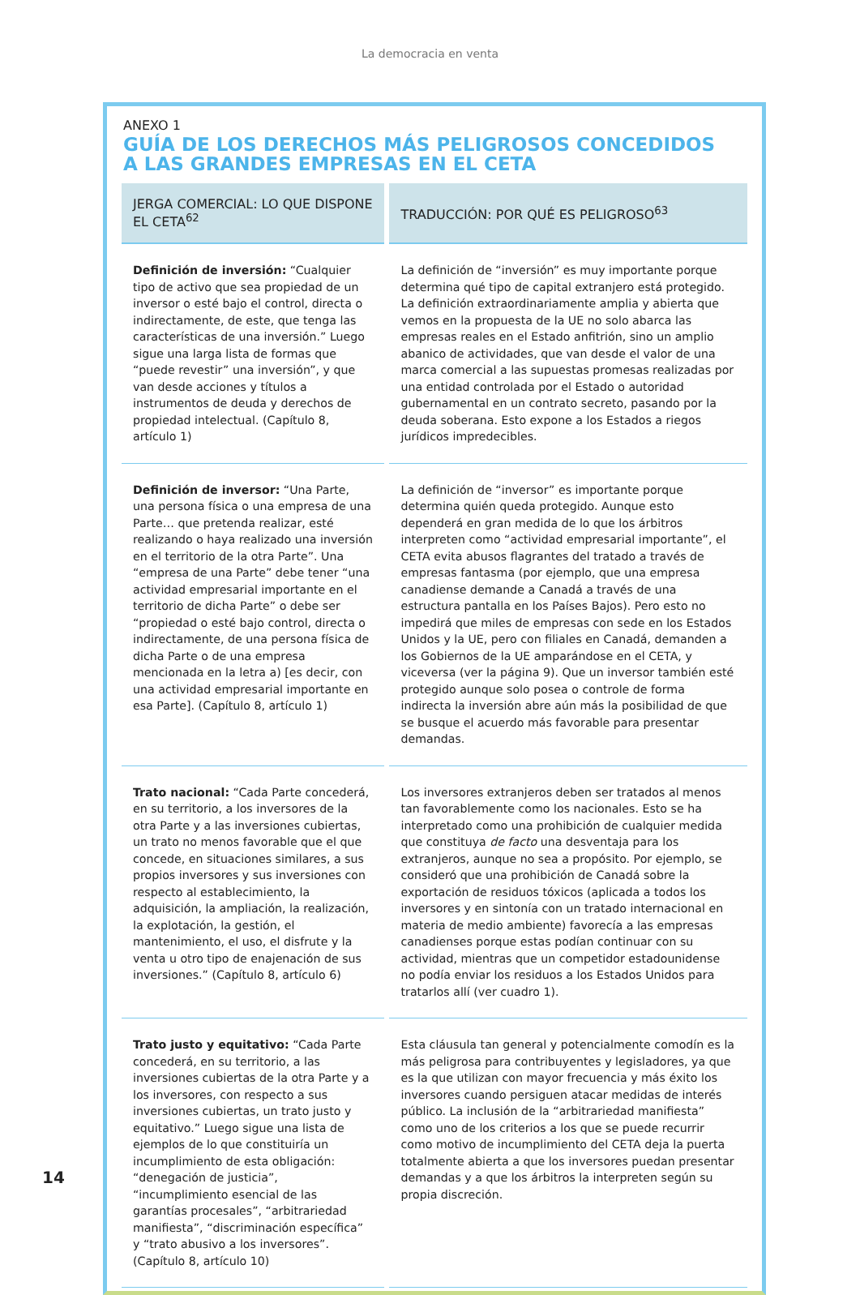La democracia en venta
ANEXO 1
GUÍA DE LOS DERECHOS MÁS PELIGROSOS CONCEDIDOS
A LAS GRANDES EMPRESAS EN EL CETA
| JERGA COMERCIAL: LO QUE DISPONE EL CETA<sup>62</sup> | TRADUCCIÓN: POR QUÉ ES PELIGROSO<sup>63</sup> |
| --- | --- |
| Definición de inversión: “Cualquier tipo de activo que sea propiedad de un inversor o esté bajo el control, directa o indirectamente, de este, que tenga las características de una inversión.” Luego sigue una larga lista de formas que “puede revestir” una inversión”, y que van desde acciones y títulos a instrumentos de deuda y derechos de propiedad intelectual. (Capítulo 8, artículo 1) | La definición de “inversión” es muy importante porque determina qué tipo de capital extranjero está protegido. La definición extraordinariamente amplia y abierta que vemos en la propuesta de la UE no solo abarca las empresas reales en el Estado anfitrión, sino un amplio abanico de actividades, que van desde el valor de una marca comercial a las supuestas promesas realizadas por una entidad controlada por el Estado o autoridad gubernamental en un contrato secreto, pasando por la deuda soberana. Esto expone a los Estados a riegos jurídicos impredecibles. |
| Definición de inversor: “Una Parte, una persona física o una empresa de una Parte… que pretenda realizar, esté realizando o haya realizado una inversión en el territorio de la otra Parte”. Una “empresa de una Parte” debe tener “una actividad empresarial importante en el territorio de dicha Parte” o debe ser “propiedad o esté bajo control, directa o indirectamente, de una persona física de dicha Parte o de una empresa mencionada en la letra a) [es decir, con una actividad empresarial importante en esa Parte]. (Capítulo 8, artículo 1) | La definición de “inversor” es importante porque determina quién queda protegido. Aunque esto dependerá en gran medida de lo que los árbitros interpreten como “actividad empresarial importante”, el CETA evita abusos flagrantes del tratado a través de empresas fantasma (por ejemplo, que una empresa canadiense demande a Canadá a través de una estructura pantalla en los Países Bajos). Pero esto no impedirá que miles de empresas con sede en los Estados Unidos y la UE, pero con filiales en Canadá, demanden a los Gobiernos de la UE amparándose en el CETA, y viceversa (ver la página 9). Que un inversor también esté protegido aunque solo posea o controle de forma indirecta la inversión abre aún más la posibilidad de que se busque el acuerdo más favorable para presentar demandas. |
| Trato nacional: “Cada Parte concederá, en su territorio, a los inversores de la otra Parte y a las inversiones cubiertas, un trato no menos favorable que el que concede, en situaciones similares, a sus propios inversores y sus inversiones con respecto al establecimiento, la adquisición, la ampliación, la realización, la explotación, la gestión, el mantenimiento, el uso, el disfrute y la venta u otro tipo de enajenación de sus inversiones.” (Capítulo 8, artículo 6) | Los inversores extranjeros deben ser tratados al menos tan favorablemente como los nacionales. Esto se ha interpretado como una prohibición de cualquier medida que constituya de facto una desventaja para los extranjeros, aunque no sea a propósito. Por ejemplo, se consideró que una prohibición de Canadá sobre la exportación de residuos tóxicos (aplicada a todos los inversores y en sintonía con un tratado internacional en materia de medio ambiente) favorecía a las empresas canadienses porque estas podían continuar con su actividad, mientras que un competidor estadounidense no podía enviar los residuos a los Estados Unidos para tratarlos allí (ver cuadro 1). |
| Trato justo y equitativo: “Cada Parte concederá, en su territorio, a las inversiones cubiertas de la otra Parte y a los inversores, con respecto a sus inversiones cubiertas, un trato justo y equitativo.” Luego sigue una lista de ejemplos de lo que constituiría un incumplimiento de esta obligación: “denegación de justicia”, “incumplimiento esencial de las garantías procesales”, “arbitrariedad manifiesta”, “discriminación específica” y “trato abusivo a los inversores”. (Capítulo 8, artículo 10) | Esta cláusula tan general y potencialmente comodín es la más peligrosa para contribuyentes y legisladores, ya que es la que utilizan con mayor frecuencia y más éxito los inversores cuando persiguen atacar medidas de interés público. La inclusión de la “arbitrariedad manifiesta” como uno de los criterios a los que se puede recurrir como motivo de incumplimiento del CETA deja la puerta totalmente abierta a que los inversores puedan presentar demandas y a que los árbitros la interpreten según su propia discreción. |
14